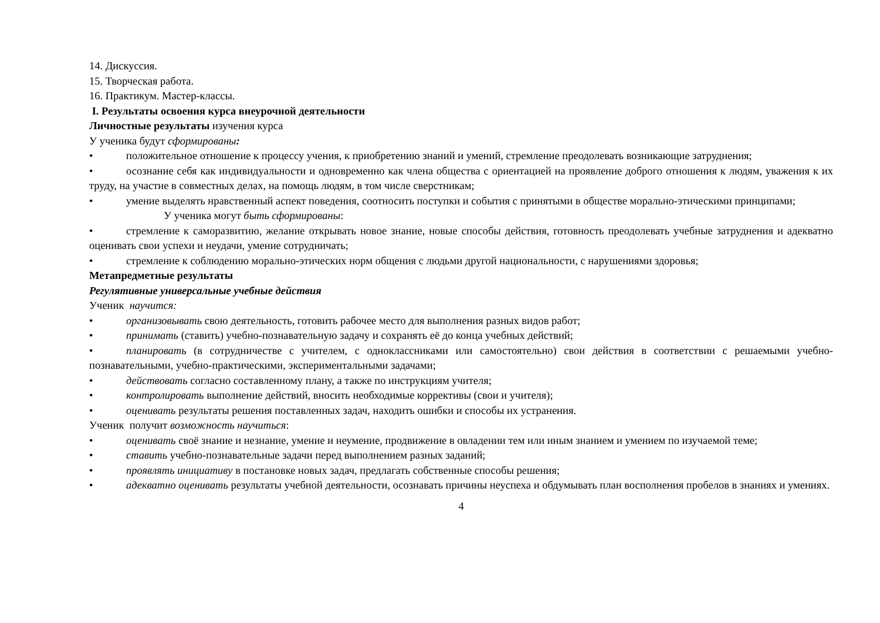14. Дискуссия.
15. Творческая работа.
16. Практикум. Мастер-классы.
I. Результаты освоения курса внеурочной деятельности
Личностные результаты изучения курса
У ученика будут сформированы:
• положительное отношение к процессу учения, к приобретению знаний и умений, стремление преодолевать возникающие затруднения;
• осознание себя как индивидуальности и одновременно как члена общества с ориентацией на проявление доброго отношения к людям, уважения к их труду, на участие в совместных делах, на помощь людям, в том числе сверстникам;
• умение выделять нравственный аспект поведения, соотносить поступки и события с принятыми в обществе морально-этическими принципами;
У ученика могут быть сформированы:
• стремление к саморазвитию, желание открывать новое знание, новые способы действия, готовность преодолевать учебные затруднения и адекватно оценивать свои успехи и неудачи, умение сотрудничать;
• стремление к соблюдению морально-этических норм общения с людьми другой национальности, с нарушениями здоровья;
Метапредметные результаты
Регулятивные универсальные учебные действия
Ученик научится:
• организовывать свою деятельность, готовить рабочее место для выполнения разных видов работ;
• принимать (ставить) учебно-познавательную задачу и сохранять её до конца учебных действий;
• планировать (в сотрудничестве с учителем, с одноклассниками или самостоятельно) свои действия в соответствии с решаемыми учебно-познавательными, учебно-практическими, экспериментальными задачами;
• действовать согласно составленному плану, а также по инструкциям учителя;
• контролировать выполнение действий, вносить необходимые коррективы (свои и учителя);
• оценивать результаты решения поставленных задач, находить ошибки и способы их устранения.
Ученик получит возможность научиться:
• оценивать своё знание и незнание, умение и неумение, продвижение в овладении тем или иным знанием и умением по изучаемой теме;
• ставить учебно-познавательные задачи перед выполнением разных заданий;
• проявлять инициативу в постановке новых задач, предлагать собственные способы решения;
• адекватно оценивать результаты учебной деятельности, осознавать причины неуспеха и обдумывать план восполнения пробелов в знаниях и умениях.
4